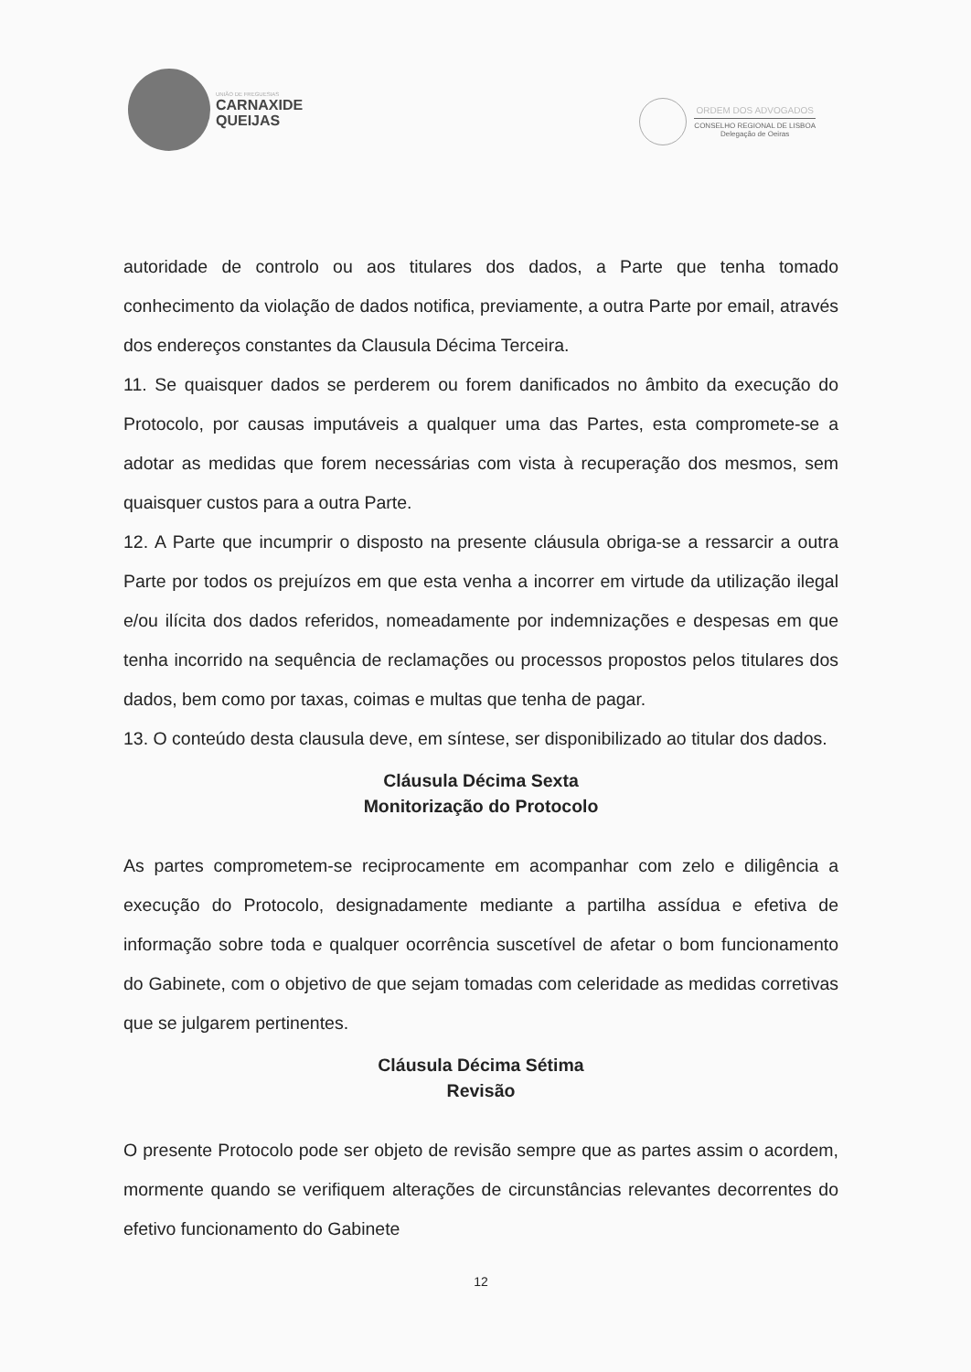UNIÃO DE FREGUESIAS
CARNAXIDE
QUEIJAS
ORDEM DOS ADVOGADOS
CONSELHO REGIONAL DE LISBOA
Delegação de Oeiras
autoridade de controlo ou aos titulares dos dados, a Parte que tenha tomado conhecimento da violação de dados notifica, previamente, a outra Parte por email, através dos endereços constantes da Clausula Décima Terceira.
11. Se quaisquer dados se perderem ou forem danificados no âmbito da execução do Protocolo, por causas imputáveis a qualquer uma das Partes, esta compromete-se a adotar as medidas que forem necessárias com vista à recuperação dos mesmos, sem quaisquer custos para a outra Parte.
12. A Parte que incumprir o disposto na presente cláusula obriga-se a ressarcir a outra Parte por todos os prejuízos em que esta venha a incorrer em virtude da utilização ilegal e/ou ilícita dos dados referidos, nomeadamente por indemnizações e despesas em que tenha incorrido na sequência de reclamações ou processos propostos pelos titulares dos dados, bem como por taxas, coimas e multas que tenha de pagar.
13. O conteúdo desta clausula deve, em síntese, ser disponibilizado ao titular dos dados.
Cláusula Décima Sexta
Monitorização do Protocolo
As partes comprometem-se reciprocamente em acompanhar com zelo e diligência a execução do Protocolo, designadamente mediante a partilha assídua e efetiva de informação sobre toda e qualquer ocorrência suscetível de afetar o bom funcionamento do Gabinete, com o objetivo de que sejam tomadas com celeridade as medidas corretivas que se julgarem pertinentes.
Cláusula Décima Sétima
Revisão
O presente Protocolo pode ser objeto de revisão sempre que as partes assim o acordem, mormente quando se verifiquem alterações de circunstâncias relevantes decorrentes do efetivo funcionamento do Gabinete
12